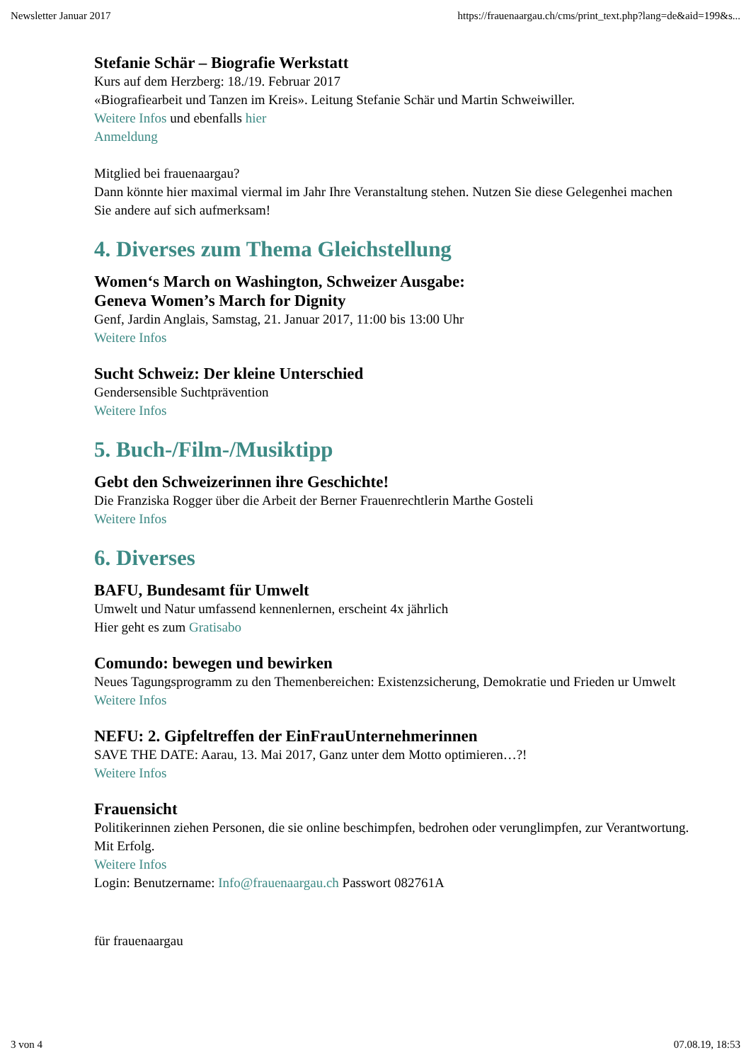Newsletter Januar 2017 https://frauenaargau.ch/cms/print_text.php?lang=de&aid=199&s...
Stefanie Schär – Biografie Werkstatt
Kurs auf dem Herzberg: 18./19. Februar 2017
«Biografiearbeit und Tanzen im Kreis». Leitung Stefanie Schär und Martin Schweiwiller.
Weitere Infos und ebenfalls hier
Anmeldung
Mitglied bei frauenaargau?
Dann könnte hier maximal viermal im Jahr Ihre Veranstaltung stehen. Nutzen Sie diese Gelegenhei machen Sie andere auf sich aufmerksam!
4. Diverses zum Thema Gleichstellung
Women‘s March on Washington, Schweizer Ausgabe:
Geneva Women’s March for Dignity
Genf, Jardin Anglais, Samstag, 21. Januar 2017, 11:00 bis 13:00 Uhr
Weitere Infos
Sucht Schweiz: Der kleine Unterschied
Gendersensible Suchtprävention
Weitere Infos
5. Buch-/Film-/Musiktipp
Gebt den Schweizerinnen ihre Geschichte!
Die Franziska Rogger über die Arbeit der Berner Frauenrechtlerin Marthe Gosteli
Weitere Infos
6. Diverses
BAFU, Bundesamt für Umwelt
Umwelt und Natur umfassend kennenlernen, erscheint 4x jährlich
Hier geht es zum Gratisabo
Comundo: bewegen und bewirken
Neues Tagungsprogramm zu den Themenbereichen: Existenzsicherung, Demokratie und Frieden ur Umwelt
Weitere Infos
NEFU: 2. Gipfeltreffen der EinFrauUnternehmerinnen
SAVE THE DATE: Aarau, 13. Mai 2017, Ganz unter dem Motto optimieren…?!
Weitere Infos
Frauensicht
Politikerinnen ziehen Personen, die sie online beschimpfen, bedrohen oder verunglimpfen, zur Verantwortung. Mit Erfolg.
Weitere Infos
Login: Benutzername: Info@frauenaargau.ch Passwort 082761A
für frauenaargau
3 von 4 07.08.19, 18:53